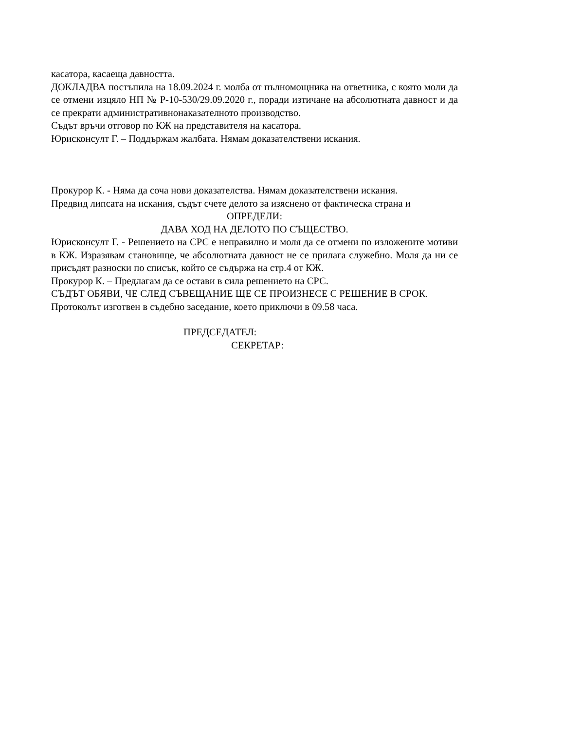касатора, касаеща давността.
ДОКЛАДВА постъпила на 18.09.2024 г. молба от пълномощника на ответника, с която моли да се отмени изцяло НП № Р-10-530/29.09.2020 г., поради изтичане на абсолютната давност и да се прекрати административнонаказателното производство.
Съдът връчи отговор по КЖ на представителя на касатора.
Юрисконсулт Г. – Поддържам жалбата. Нямам доказателствени искания.
Прокурор К. - Няма да соча нови доказателства. Нямам доказателствени искания.
Предвид липсата на искания, съдът счете делото за изяснено от фактическа страна и
ОПРЕДЕЛИ:
ДАВА ХОД НА ДЕЛОТО ПО СЪЩЕСТВО.
Юрисконсулт Г. - Решението на СРС е неправилно и моля да се отмени по изложените мотиви в КЖ. Изразявам становище, че абсолютната давност не се прилага служебно. Моля да ни се присъдят разноски по списък, който се съдържа на стр.4 от КЖ.
Прокурор К. – Предлагам да се остави в сила решението на СРС.
СЪДЪТ ОБЯВИ, ЧЕ СЛЕД СЪВЕЩАНИЕ ЩЕ СЕ ПРОИЗНЕСЕ С РЕШЕНИЕ В СРОК.
Протоколът изготвен в съдебно заседание, което приключи в 09.58 часа.
ПРЕДСЕДАТЕЛ:
СЕКРЕТАР: